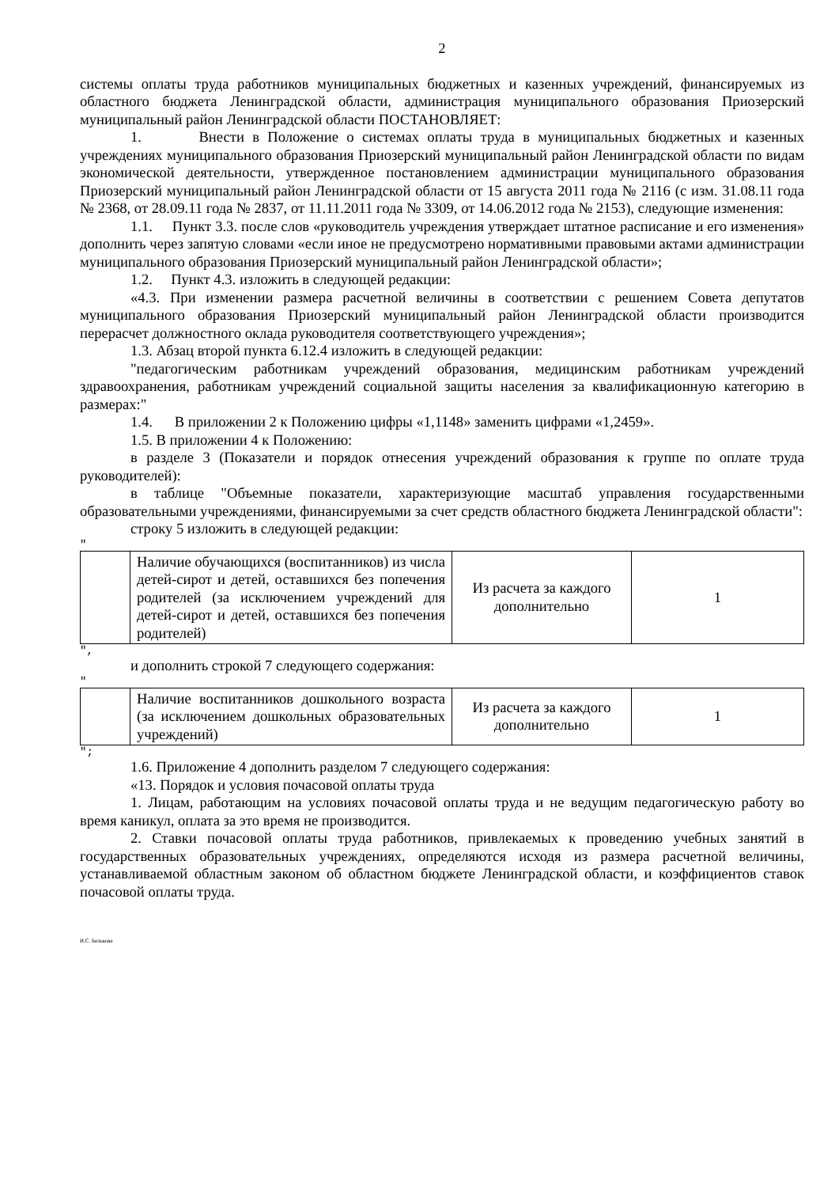2
системы оплаты труда работников муниципальных бюджетных и казенных учреждений, финансируемых из областного бюджета Ленинградской области, администрация муниципального образования Приозерский муниципальный район Ленинградской области ПОСТАНОВЛЯЕТ:
1. Внести в Положение о системах оплаты труда в муниципальных бюджетных и казенных учреждениях муниципального образования Приозерский муниципальный район Ленинградской области по видам экономической деятельности, утвержденное постановлением администрации муниципального образования Приозерский муниципальный район Ленинградской области от 15 августа 2011 года № 2116 (с изм. 31.08.11 года № 2368, от 28.09.11 года № 2837, от 11.11.2011 года № 3309, от 14.06.2012 года № 2153), следующие изменения:
1.1. Пункт 3.3. после слов «руководитель учреждения утверждает штатное расписание и его изменения» дополнить через запятую словами «если иное не предусмотрено нормативными правовыми актами администрации муниципального образования Приозерский муниципальный район Ленинградской области»;
1.2. Пункт 4.3. изложить в следующей редакции:
«4.3. При изменении размера расчетной величины в соответствии с решением Совета депутатов муниципального образования Приозерский муниципальный район Ленинградской области производится перерасчет должностного оклада руководителя соответствующего учреждения»;
1.3. Абзац второй пункта 6.12.4 изложить в следующей редакции:
"педагогическим работникам учреждений образования, медицинским работникам учреждений здравоохранения, работникам учреждений социальной защиты населения за квалификационную категорию в размерах:"
1.4. В приложении 2 к Положению цифры «1,1148» заменить цифрами «1,2459».
1.5. В приложении 4 к Положению:
в разделе 3 (Показатели и порядок отнесения учреждений образования к группе по оплате труда руководителей):
в таблице "Объемные показатели, характеризующие масштаб управления государственными образовательными учреждениями, финансируемыми за счет средств областного бюджета Ленинградской области":
строку 5 изложить в следующей редакции:
"
| | Наличие обучающихся (воспитанников) из числа детей-сирот и детей, оставшихся без попечения родителей (за исключением учреждений для детей-сирот и детей, оставшихся без попечения родителей) | Из расчета за каждого дополнительно | 1 |
",
и дополнить строкой 7 следующего содержания:
"
| | Наличие воспитанников дошкольного возраста (за исключением дошкольных образовательных учреждений) | Из расчета за каждого дополнительно | 1 |
";
1.6. Приложение 4 дополнить разделом 7 следующего содержания:
«13. Порядок и условия почасовой оплаты труда
1. Лицам, работающим на условиях почасовой оплаты труда и не ведущим педагогическую работу во время каникул, оплата за это время не производится.
2. Ставки почасовой оплаты труда работников, привлекаемых к проведению учебных занятий в государственных образовательных учреждениях, определяются исходя из размера расчетной величины, устанавливаемой областным законом об областном бюджете Ленинградской области, и коэффициентов ставок почасовой оплаты труда.
И.С. Белькова